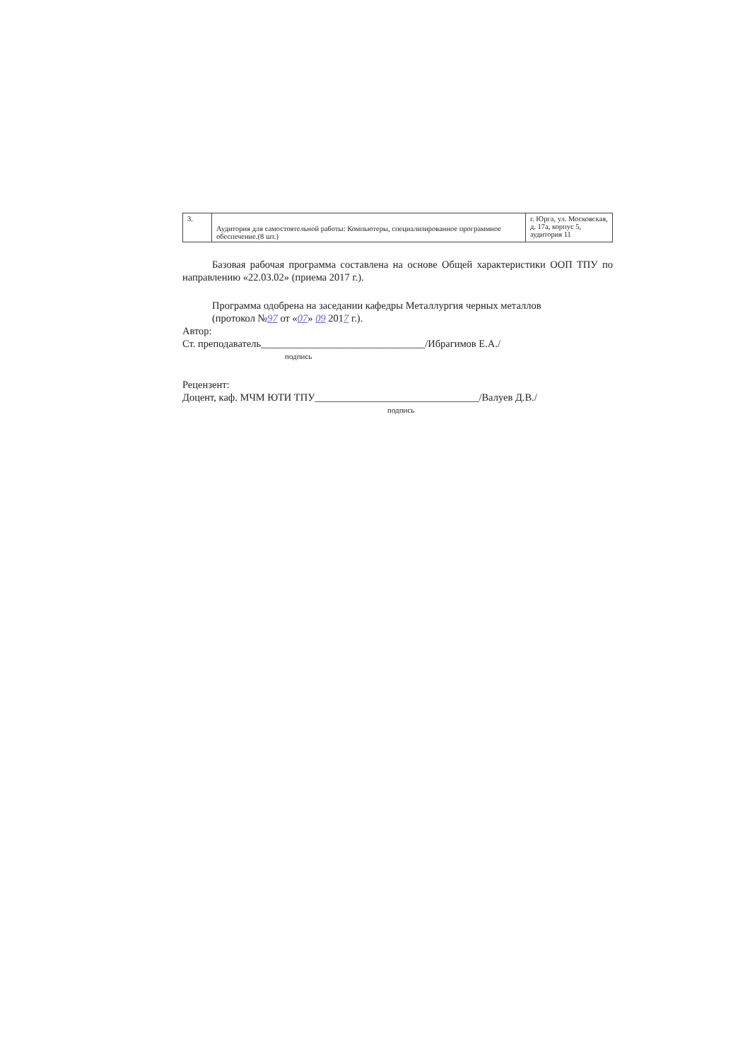| 3. | Аудитория для самостоятельной работы: Компьютеры, специализированное программное обеспечение.(8 шт.) | г. Юрга, ул. Московская, д. 17а, корпус 5, аудитория 11 |
Базовая рабочая программа составлена на основе Общей характеристики ООП ТПУ по направлению «22.03.02» (приема 2017 г.).
Программа одобрена на заседании кафедры Металлургия черных металлов
(протокол №97 от «07» 09 2017 г.).
Автор:
Ст. преподаватель________________________________/Ибрагимов Е.А./
подпись
Рецензент:
Доцент, каф. МЧМ ЮТИ ТПУ________________________________/Валуев Д.В./
подпись